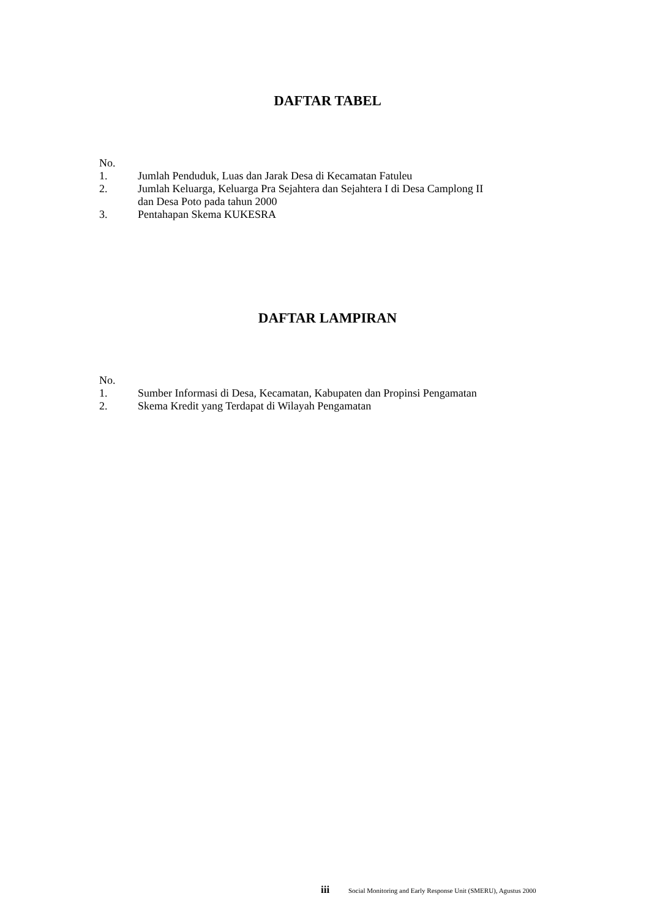DAFTAR TABEL
No.
1. Jumlah Penduduk, Luas dan Jarak Desa di Kecamatan Fatuleu
2. Jumlah Keluarga, Keluarga Pra Sejahtera dan Sejahtera I di Desa Camplong II
dan Desa Poto pada tahun 2000
3. Pentahapan Skema KUKESRA
DAFTAR LAMPIRAN
No.
1. Sumber Informasi di Desa, Kecamatan, Kabupaten dan Propinsi Pengamatan
2. Skema Kredit yang Terdapat di Wilayah Pengamatan
iii Social Monitoring and Early Response Unit (SMERU), Agustus 2000